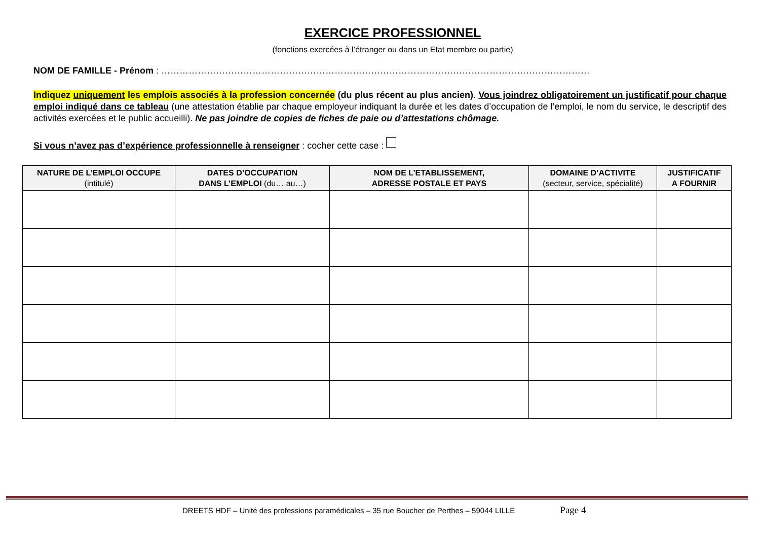EXERCICE PROFESSIONNEL
(fonctions exercées à l’étranger ou dans un Etat membre ou partie)
NOM DE FAMILLE - Prénom : ……………………………………………………………………………………………………………………………
Indiquez uniquement les emplois associés à la profession concernée (du plus récent au plus ancien). Vous joindrez obligatoirement un justificatif pour chaque emploi indiqué dans ce tableau (une attestation établie par chaque employeur indiquant la durée et les dates d’occupation de l’emploi, le nom du service, le descriptif des activités exercées et le public accueilli). Ne pas joindre de copies de fiches de paie ou d’attestations chômage.
Si vous n’avez pas d’expérience professionnelle à renseigner : cocher cette case :
| NATURE DE L’EMPLOI OCCUPE (intitulé) | DATES D’OCCUPATION DANS L’EMPLOI (du… au…) | NOM DE L’ETABLISSEMENT, ADRESSE POSTALE ET PAYS | DOMAINE D’ACTIVITE (secteur, service, spécialité) | JUSTIFICATIF A FOURNIR |
| --- | --- | --- | --- | --- |
DREETS HDF – Unité des professions paramédicales – 35 rue Boucher de Perthes – 59044 LILLE Page 4